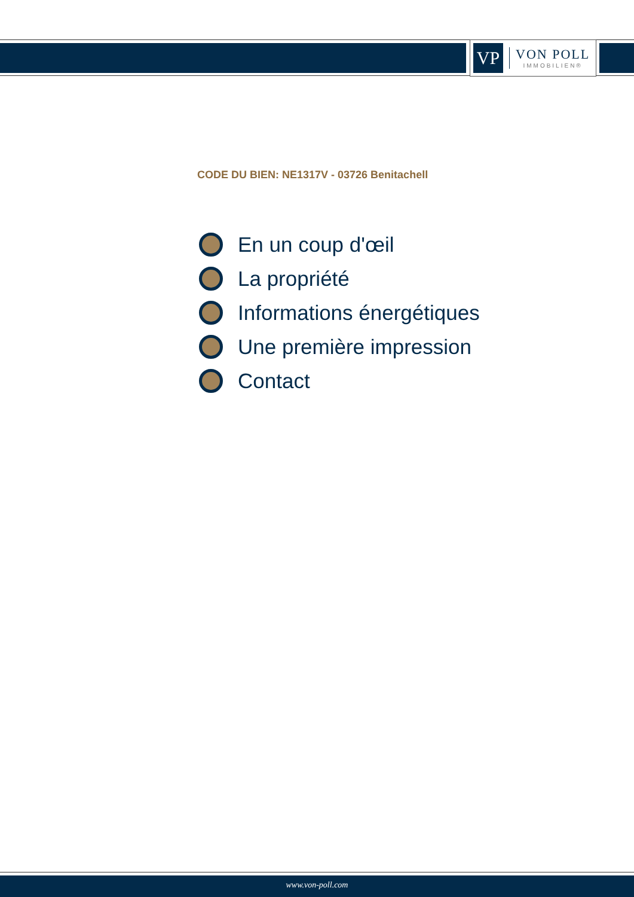VP
VON POLL
IMMOBILIEN®
CODE DU BIEN: NE1317V - 03726 Benitachell
En un coup d'œil
La propriété
Informations énergétiques
Une première impression
Contact
www.von-poll.com